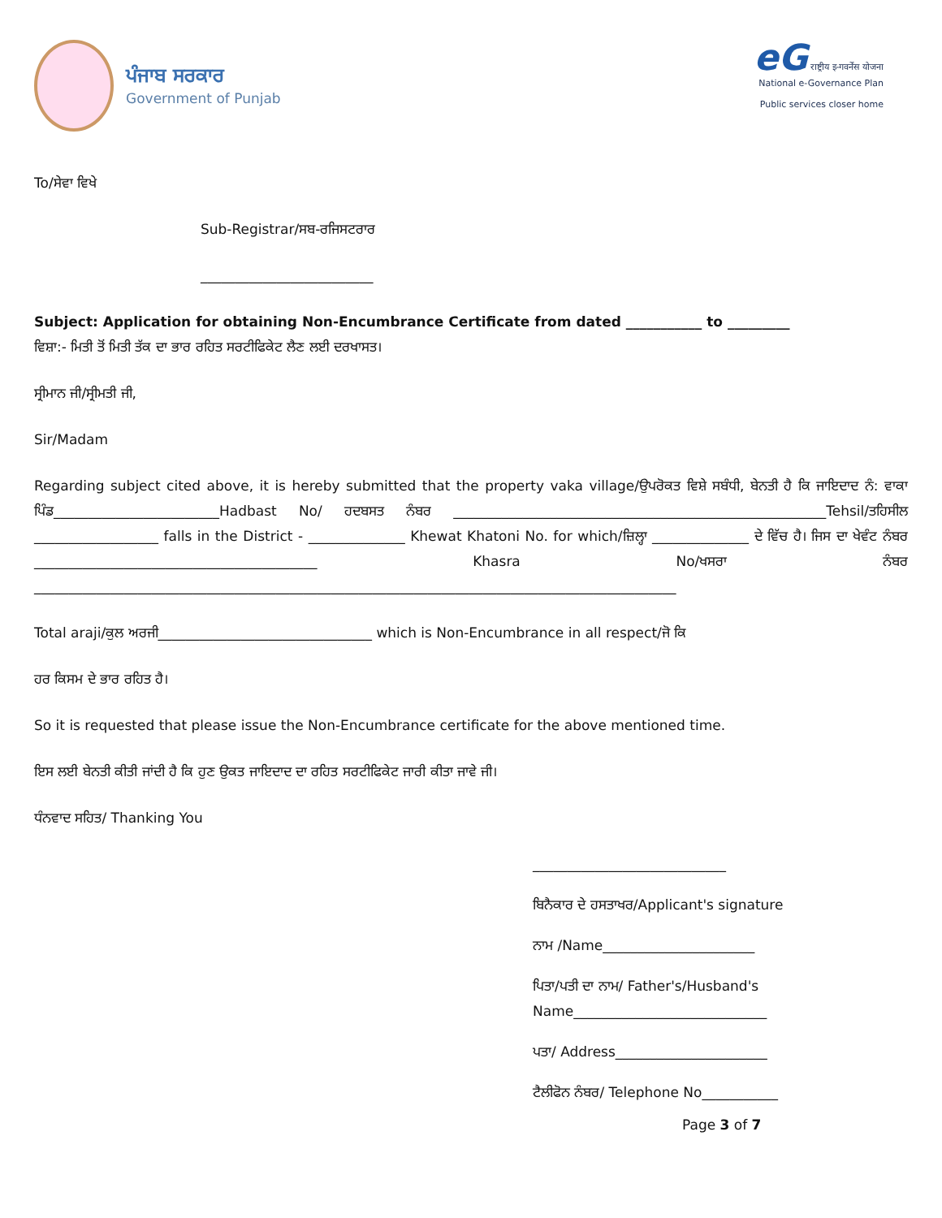ਪੰਜਾਬ ਸਰਕਾਰ
Government of Punjab
eG राष्ट्रीय इ-गवर्नेंस योजना
National e-Governance Plan
Public services closer home
To/ਸੇਵਾ ਵਿਖੇ
Sub-Registrar/ਸਬ-ਰਜਿਸਟਰਾਰ
_________________________
Subject: Application for obtaining Non-Encumbrance Certificate from dated ___________ to _________
ਵਿਸ਼ਾ:- ਮਿਤੀ ਤੋਂ ਮਿਤੀ ਤੱਕ ਦਾ ਭਾਰ ਰਹਿਤ ਸਰਟੀਫਿਕੇਟ ਲੈਣ ਲਈ ਦਰਖਾਸਤ।
ਸ੍ਰੀਮਾਨ ਜੀ/ਸ੍ਰੀਮਤੀ ਜੀ,
Sir/Madam
Regarding subject cited above, it is hereby submitted that the property vaka village/ਉਪਰੋਕਤ ਵਿਸ਼ੇ ਸਬੰਧੀ, ਬੇਨਤੀ ਹੈ ਕਿ ਜਾਇਦਾਦ ਨੰ: ਵਾਕਾ ਪਿੰਡ________________________Hadbast No/ ਹਦਬਸਤ ਨੰਬਰ ______________________________________________________Tehsil/ਤਹਿਸੀਲ __________________ falls in the District - ______________ Khewat Khatoni No. for which/ਜ਼ਿਲ੍ਹਾ ______________ ਦੇ ਵਿੱਚ ਹੈ। ਜਿਸ ਦਾ ਖੇਵੰਟ ਨੰਬਰ _________________________________________ Khasra No/ਖਸਰਾ ਨੰਬਰ _____________________________________________________________________________________________
Total araji/ਕੁਲ ਅਰਜੀ_______________________________ which is Non-Encumbrance in all respect/ਜੋ ਕਿ
ਹਰ ਕਿਸਮ ਦੇ ਭਾਰ ਰਹਿਤ ਹੈ।
So it is requested that please issue the Non-Encumbrance certificate for the above mentioned time.
ਇਸ ਲਈ ਬੇਨਤੀ ਕੀਤੀ ਜਾਂਦੀ ਹੈ ਕਿ ਹੁਣ ਉਕਤ ਜਾਇਦਾਦ ਦਾ ਰਹਿਤ ਸਰਟੀਫਿਕੇਟ ਜਾਰੀ ਕੀਤਾ ਜਾਵੇ ਜੀ।
ਧੰਨਵਾਦ ਸਹਿਤ/ Thanking You
____________________________
ਬਿਨੈਕਾਰ ਦੇ ਹਸਤਾਖਰ/Applicant's signature
ਨਾਮ /Name______________________
ਪਿਤਾ/ਪਤੀ ਦਾ ਨਾਮ/ Father's/Husband's
Name____________________________
ਪਤਾ/ Address______________________
ਟੈਲੀਫੋਨ ਨੰਬਰ/ Telephone No___________
Page 3 of 7